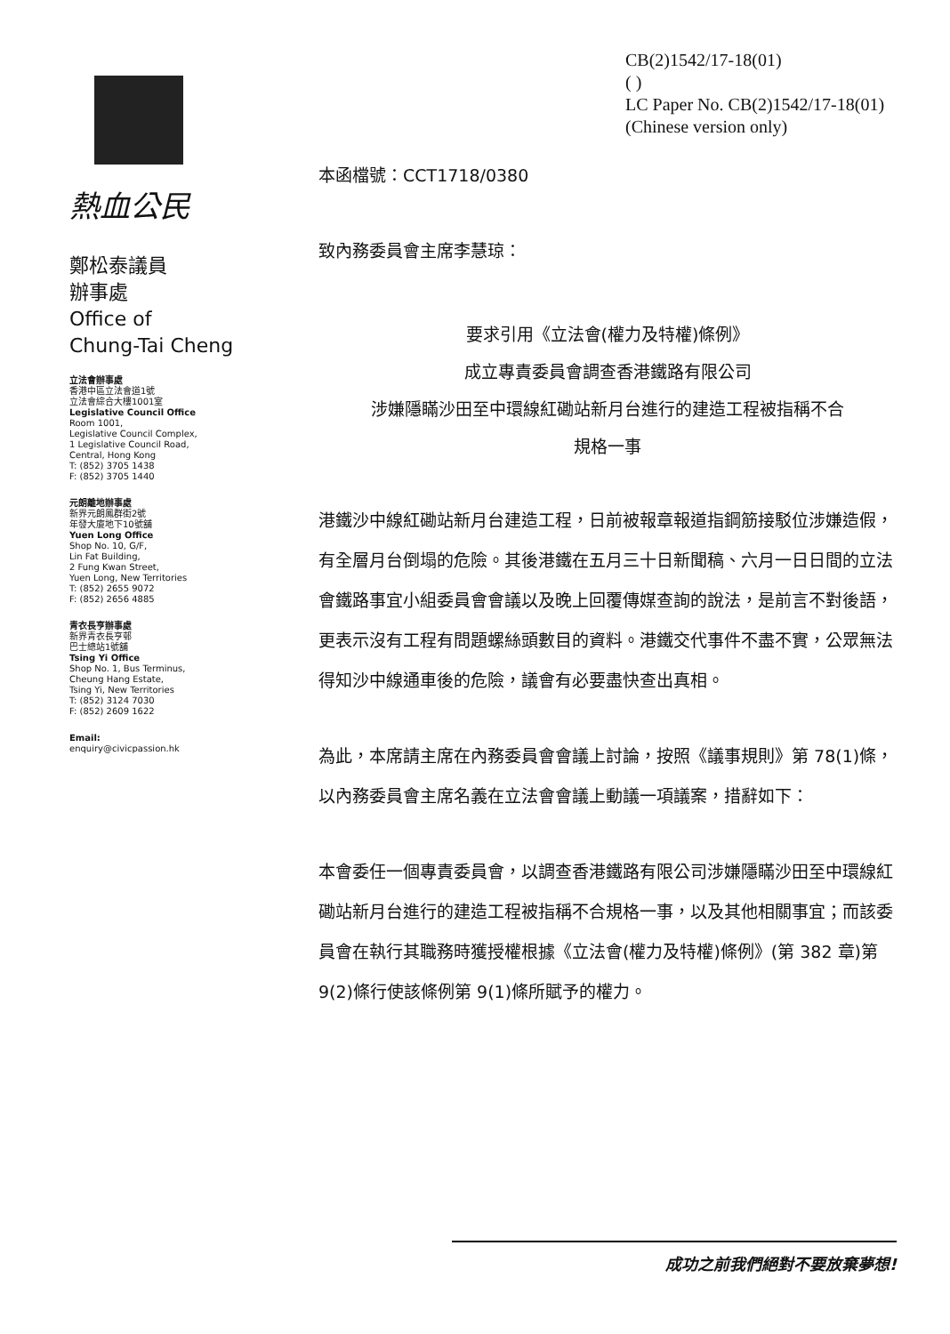熱血公民
鄭松泰議員
辦事處
Office of
Chung-Tai Cheng
立法會辦事處
香港中區立法會道1號
立法會綜合大樓1001室
Legislative Council Office
Room 1001,
Legislative Council Complex,
1 Legislative Council Road,
Central, Hong Kong
T: (852) 3705 1438
F: (852) 3705 1440
元朗離地辦事處
新界元朗鳳群街2號
年發大廈地下10號舖
Yuen Long Office
Shop No. 10, G/F,
Lin Fat Building,
2 Fung Kwan Street,
Yuen Long, New Territories
T: (852) 2655 9072
F: (852) 2656 4885
青衣長亨辦事處
新界青衣長亨邨
巴士總站1號舖
Tsing Yi Office
Shop No. 1, Bus Terminus,
Cheung Hang Estate,
Tsing Yi, New Territories
T: (852) 3124 7030
F: (852) 2609 1622
Email:
enquiry@civicpassion.hk
CB(2)1542/17-18(01)
( )
LC Paper No. CB(2)1542/17-18(01)
(Chinese version only)
本函檔號：CCT1718/0380
致內務委員會主席李慧琼：
要求引用《立法會(權力及特權)條例》
成立專責委員會調查香港鐵路有限公司
涉嫌隱瞞沙田至中環線紅磡站新月台進行的建造工程被指稱不合
規格一事
港鐵沙中線紅磡站新月台建造工程，日前被報章報道指鋼筋接駁位涉嫌造假，有全層月台倒塌的危險。其後港鐵在五月三十日新聞稿、六月一日日間的立法會鐵路事宜小組委員會會議以及晚上回覆傳媒查詢的說法，是前言不對後語，更表示沒有工程有問題螺絲頭數目的資料。港鐵交代事件不盡不實，公眾無法得知沙中線通車後的危險，議會有必要盡快查出真相。
為此，本席請主席在內務委員會會議上討論，按照《議事規則》第 78(1)條，以內務委員會主席名義在立法會會議上動議一項議案，措辭如下：
本會委任一個專責委員會，以調查香港鐵路有限公司涉嫌隱瞞沙田至中環線紅磡站新月台進行的建造工程被指稱不合規格一事，以及其他相關事宜；而該委員會在執行其職務時獲授權根據《立法會(權力及特權)條例》(第 382 章)第 9(2)條行使該條例第 9(1)條所賦予的權力。
成功之前我們絕對不要放棄夢想!